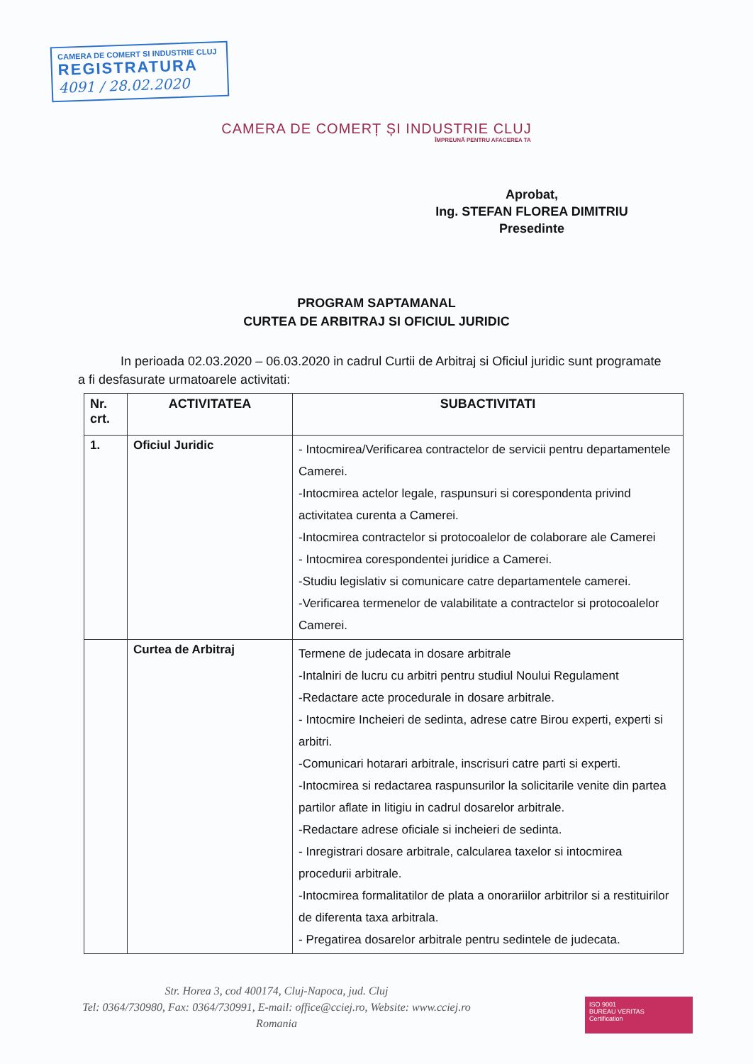CAMERA DE COMERT SI INDUSTRIE CLUJ
REGISTRATURA
4091 / 28.02.2020
CAMERA DE COMERȚ ȘI INDUSTRIE CLUJ
ÎMPREUNĂ PENTRU AFACEREA TA
Aprobat,
Ing. STEFAN FLOREA DIMITRIU
Presedinte
PROGRAM SAPTAMANAL
CURTEA DE ARBITRAJ SI OFICIUL JURIDIC
In perioada 02.03.2020 – 06.03.2020 in cadrul Curtii de Arbitraj si Oficiul juridic sunt programate a fi desfasurate urmatoarele activitati:
| Nr. crt. | ACTIVITATEA | SUBACTIVITATI |
| --- | --- | --- |
| 1. | Oficiul Juridic | - Intocmirea/Verificarea contractelor de servicii pentru departamentele Camerei. -Intocmirea actelor legale, raspunsuri si corespondenta privind activitatea curenta a Camerei. -Intocmirea contractelor si protocoalelor de colaborare ale Camerei - Intocmirea corespondentei juridice a Camerei. -Studiu legislativ si comunicare catre departamentele camerei. -Verificarea termenelor de valabilitate a contractelor si protocoalelor Camerei. |
| | Curtea de Arbitraj | Termene de judecata in dosare arbitrale -Intalniri de lucru cu arbitri pentru studiul Noului Regulament -Redactare acte procedurale in dosare arbitrale. - Intocmire Incheieri de sedinta, adrese catre Birou experti, experti si arbitri. -Comunicari hotarari arbitrale, inscrisuri catre parti si experti. -Intocmirea si redactarea raspunsurilor la solicitarile venite din partea partilor aflate in litigiu in cadrul dosarelor arbitrale. -Redactare adrese oficiale si incheieri de sedinta. - Inregistrari dosare arbitrale, calcularea taxelor si intocmirea procedurii arbitrale. -Intocmirea formalitatilor de plata a onorariilor arbitrilor si a restituirilor de diferenta taxa arbitrala. - Pregatirea dosarelor arbitrale pentru sedintele de judecata. |
Str. Horea 3, cod 400174, Cluj-Napoca, jud. Cluj
Tel: 0364/730980, Fax: 0364/730991, E-mail: office@cciej.ro, Website: www.cciej.ro
Romania
ISO 9001
BUREAU VERITAS
Certification